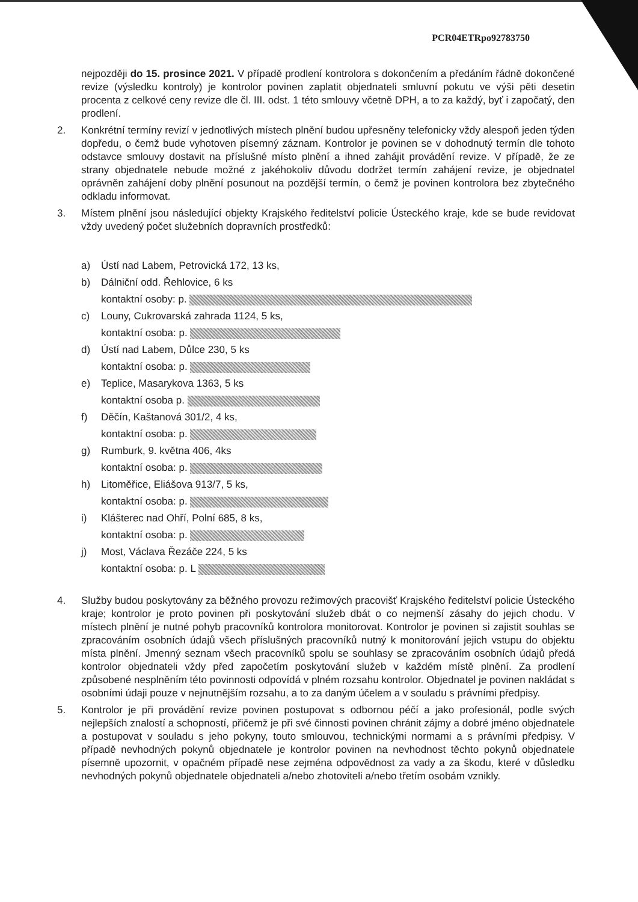PCR04ETRpo92783750
nejpozději do 15. prosince 2021. V případě prodlení kontrolora s dokončením a předáním řádně dokončené revize (výsledku kontroly) je kontrolor povinen zaplatit objednateli smluvní pokutu ve výši pěti desetin procenta z celkové ceny revize dle čl. III. odst. 1 této smlouvy včetně DPH, a to za každý, byť i započatý, den prodlení.
2. Konkrétní termíny revizí v jednotlivých místech plnění budou upřesněny telefonicky vždy alespoň jeden týden dopředu, o čemž bude vyhotoven písemný záznam. Kontrolor je povinen se v dohodnutý termín dle tohoto odstavce smlouvy dostavit na příslušné místo plnění a ihned zahájit provádění revize. V případě, že ze strany objednatele nebude možné z jakéhokoliv důvodu dodržet termín zahájení revize, je objednatel oprávněn zahájení doby plnění posunout na pozdější termín, o čemž je povinen kontrolora bez zbytečného odkladu informovat.
3. Místem plnění jsou následující objekty Krajského ředitelství policie Ústeckého kraje, kde se bude revidovat vždy uvedený počet služebních dopravních prostředků:
a) Ústí nad Labem, Petrovická 172, 13 ks,
b) Dálniční odd. Řehlovice, 6 ks
kontaktní osoby: p.
c) Louny, Cukrovarská zahrada 1124, 5 ks,
kontaktní osoba: p.
d) Ústí nad Labem, Důlce 230, 5 ks
kontaktní osoba: p.
e) Teplice, Masarykova 1363, 5 ks
kontaktní osoba p.
f) Děčín, Kaštanová 301/2, 4 ks,
kontaktní osoba: p.
g) Rumburk, 9. května 406, 4ks
kontaktní osoba: p.
h) Litoměřice, Eliášova 913/7, 5 ks,
kontaktní osoba: p.
i) Klášterec nad Ohří, Polní 685, 8 ks,
kontaktní osoba: p.
j) Most, Václava Řezáče 224, 5 ks
kontaktní osoba: p. L
4. Služby budou poskytovány za běžného provozu režimových pracovišť Krajského ředitelství policie Ústeckého kraje; kontrolor je proto povinen při poskytování služeb dbát o co nejmenší zásahy do jejich chodu. V místech plnění je nutné pohyb pracovníků kontrolora monitorovat. Kontrolor je povinen si zajistit souhlas se zpracováním osobních údajů všech příslušných pracovníků nutný k monitorování jejich vstupu do objektu místa plnění. Jmenný seznam všech pracovníků spolu se souhlasy se zpracováním osobních údajů předá kontrolor objednateli vždy před započetím poskytování služeb v každém místě plnění. Za prodlení způsobené nesplněním této povinnosti odpovídá v plném rozsahu kontrolor. Objednatel je povinen nakládat s osobními údaji pouze v nejnutnějším rozsahu, a to za daným účelem a v souladu s právními předpisy.
5. Kontrolor je při provádění revize povinen postupovat s odbornou péčí a jako profesionál, podle svých nejlepších znalostí a schopností, přičemž je při své činnosti povinen chránit zájmy a dobré jméno objednatele a postupovat v souladu s jeho pokyny, touto smlouvou, technickými normami a s právními předpisy. V případě nevhodných pokynů objednatele je kontrolor povinen na nevhodnost těchto pokynů objednatele písemně upozornit, v opačném případě nese zejména odpovědnost za vady a za škodu, které v důsledku nevhodných pokynů objednatele objednateli a/nebo zhotoviteli a/nebo třetím osobám vznikly.